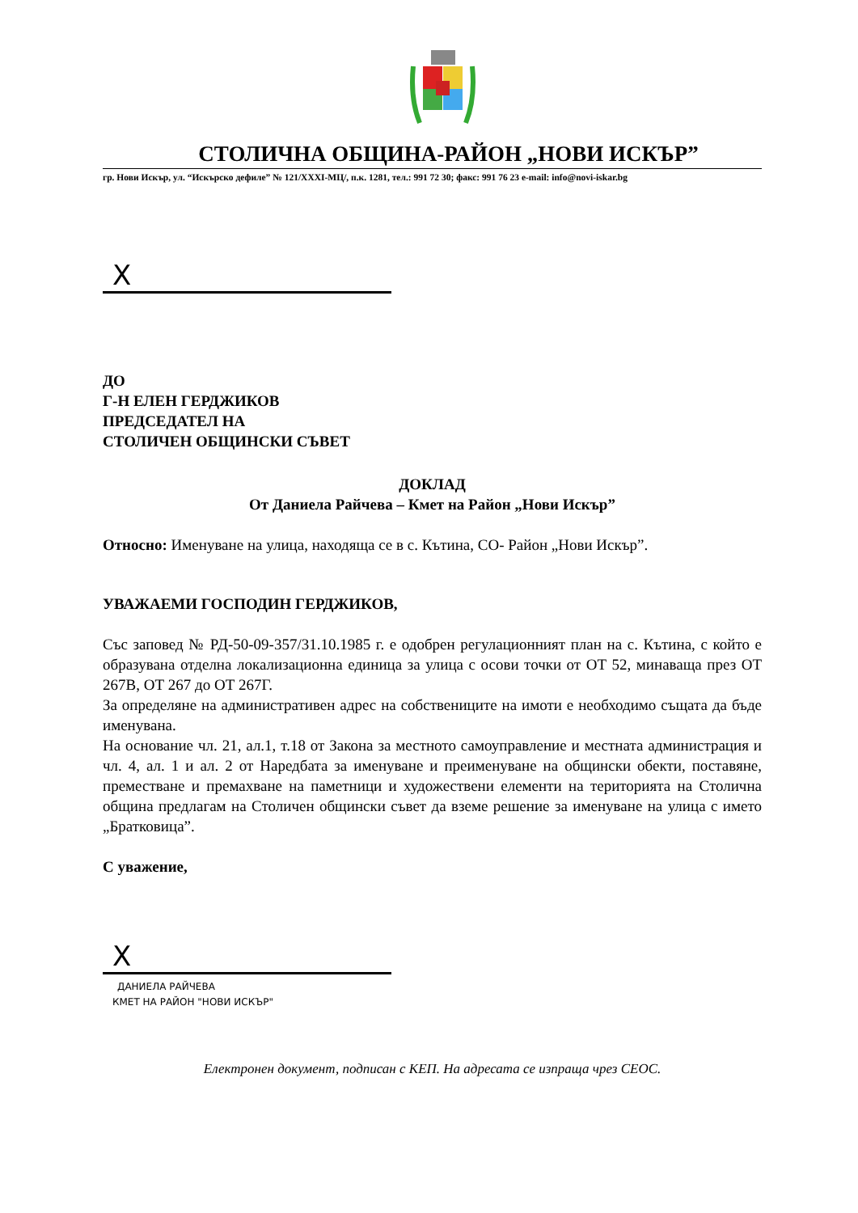СТОЛИЧНА ОБЩИНА-РАЙОН „НОВИ ИСКЪР”
гр. Нови Искър, ул. “Искърско дефиле” № 121/XXXI-МЦ/, п.к. 1281, тел.: 991 72 30; факс: 991 76 23 e-mail: info@novi-iskar.bg
X
ДО
Г-Н ЕЛЕН ГЕРДЖИКОВ
ПРЕДСЕДАТЕЛ НА
СТОЛИЧЕН ОБЩИНСКИ СЪВЕТ
ДОКЛАД
От Даниела Райчева – Кмет на Район „Нови Искър”
Относно: Именуване на улица, находяща се в с. Кътина, СО- Район „Нови Искър”.
УВАЖАЕМИ ГОСПОДИН ГЕРДЖИКОВ,
Със заповед № РД-50-09-357/31.10.1985 г. е одобрен регулационният план на с. Кътина, с който е образувана отделна локализационна единица за улица с осови точки от ОТ 52, минаваща през ОТ 267В, ОТ 267 до ОТ 267Г.
За определяне на административен адрес на собствениците на имоти е необходимо същата да бъде именувана.
На основание чл. 21, ал.1, т.18 от Закона за местното самоуправление и местната администрация и чл. 4, ал. 1 и ал. 2 от Наредбата за именуване и преименуване на общински обекти, поставяне, преместване и премахване на паметници и художествени елементи на територията на Столична община предлагам на Столичен общински съвет да вземе решение за именуване на улица с името „Братковица”.
С уважение,
X
ДАНИЕЛА РАЙЧЕВА
КМЕТ НА РАЙОН "НОВИ ИСКЪР"
Електронен документ, подписан с КЕП. На адресата се изпраща чрез СЕОС.